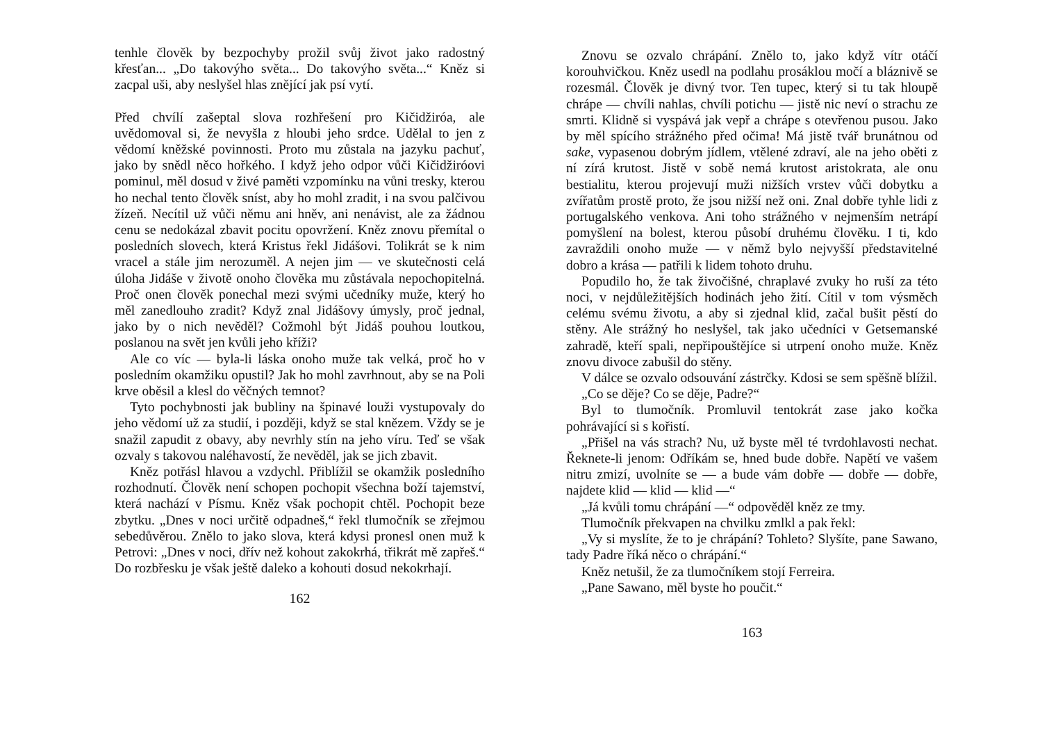tenhle člověk by bezpochyby prožil svůj život jako radostný křesťan... „Do takovýho světa... Do takovýho světa...“ Kněz si zacpal uši, aby neslyšel hlas znějící jak psí vytí.
Před chvílí zašeptal slova rozhřešení pro Kičidžiróa, ale uvědomoval si, že nevyšla z hloubi jeho srdce. Udělal to jen z vědomí kněžské povinnosti. Proto mu zůstala na jazyku pachuť, jako by snědl něco hořkého. I když jeho odpor vůči Kičidžiróovi pominul, měl dosud v živé paměti vzpomínku na vůni tresky, kterou ho nechal tento člověk sníst, aby ho mohl zradit, i na svou palčivou žízeň. Necítil už vůči němu ani hněv, ani nenávist, ale za žádnou cenu se nedokázal zbavit pocitu opovržení. Kněz znovu přemítal o posledních slovech, která Kristus řekl Jidášovi. Tolikrát se k nim vracel a stále jim nerozuměl. A nejen jim — ve skutečnosti celá úloha Jidáše v životě onoho člověka mu zůstávala nepochopitelná. Proč onen člověk ponechal mezi svými učedníky muže, který ho měl zanedlouho zradit? Když znal Jidášovy úmysly, proč jednal, jako by o nich nevěděl? Cožmohl být Jidáš pouhou loutkou, poslanou na svět jen kvůli jeho kříži?
Ale co víc — byla-li láska onoho muže tak velká, proč ho v posledním okamžiku opustil? Jak ho mohl zavrhnout, aby se na Poli krve oběsil a klesl do věčných temnot?
Tyto pochybnosti jak bubliny na špinavé louži vystupovaly do jeho vědomí už za studií, i později, když se stal knězem. Vždy se je snažil zapudit z obavy, aby nevrhly stín na jeho víru. Teď se však ozvaly s takovou naléhavostí, že nevěděl, jak se jich zbavit.
Kněz potřásl hlavou a vzdychl. Přiblížil se okamžik posledního rozhodnutí. Člověk není schopen pochopit všechna boží tajemství, která nachází v Písmu. Kněz však pochopit chtěl. Pochopit beze zbytku. „Dnes v noci určitě odpadneš,“ řekl tlumočník se zřejmou sebedůvěrou. Znělo to jako slova, která kdysi pronesl onen muž k Petrovi: „Dnes v noci, dřív než kohout zakokrhá, třikrát mě zapřeš.“ Do rozbřesku je však ještě daleko a kohouti dosud nekokrhají.
162
Znovu se ozvalo chrápání. Znělo to, jako když vítr otáčí korouhvičkou. Kněz usedl na podlahu prosáklou močí a bláznivě se rozesmál. Člověk je divný tvor. Ten tupec, který si tu tak hloupě chrápe — chvíli nahlas, chvíli potichu — jistě nic neví o strachu ze smrti. Klidně si vyspává jak vepř a chrápe s otevřenou pusou. Jako by měl spícího strážného před očima! Má jistě tvář brunátnou od sake, vypasenou dobrým jídlem, vtělené zdraví, ale na jeho oběti z ní zírá krutost. Jistě v sobě nemá krutost aristokrata, ale onu bestialitu, kterou projevují muži nižších vrstev vůči dobytku a zvířatům prostě proto, že jsou nižší než oni. Znal dobře tyhle lidi z portugalského venkova. Ani toho strážného v nejmenším netrápí pomyšlení na bolest, kterou působí druhému člověku. I ti, kdo zavraždili onoho muže — v němž bylo nejvyšší představitelné dobro a krása — patřili k lidem tohoto druhu.
Popudilo ho, že tak živočišné, chraplavé zvuky ho ruší za této noci, v nejdůležitějších hodinách jeho žití. Cítil v tom výsměch celému svému životu, a aby si zjednal klid, začal bušit pěstí do stěny. Ale strážný ho neslyšel, tak jako učedníci v Getsemanské zahradě, kteří spali, nepřipouštějíce si utrpení onoho muže. Kněz znovu divoce zabušil do stěny.
V dálce se ozvalo odsouvání zástrčky. Kdosi se sem spěšně blížil.
„Co se děje? Co se děje, Padre?“
Byl to tlumočník. Promluvil tentokrát zase jako kočka pohrávající si s kořistí.
„Přišel na vás strach? Nu, už byste měl té tvrdohlavosti nechat. Řeknete-li jenom: Odříkám se, hned bude dobře. Napětí ve vašem nitru zmizí, uvolníte se — a bude vám dobře — dobře — dobře, najdete klid — klid — klid —“
„Já kvůli tomu chrápání —“ odpověděl kněz ze tmy.
Tlumočník překvapen na chvilku zmlkl a pak řekl:
„Vy si myslíte, že to je chrápání? Tohleto? Slyšíte, pane Sawano, tady Padre říká něco o chrápání.“
Kněz netušil, že za tlumočníkem stojí Ferreira.
„Pane Sawano, měl byste ho poučit.“
163